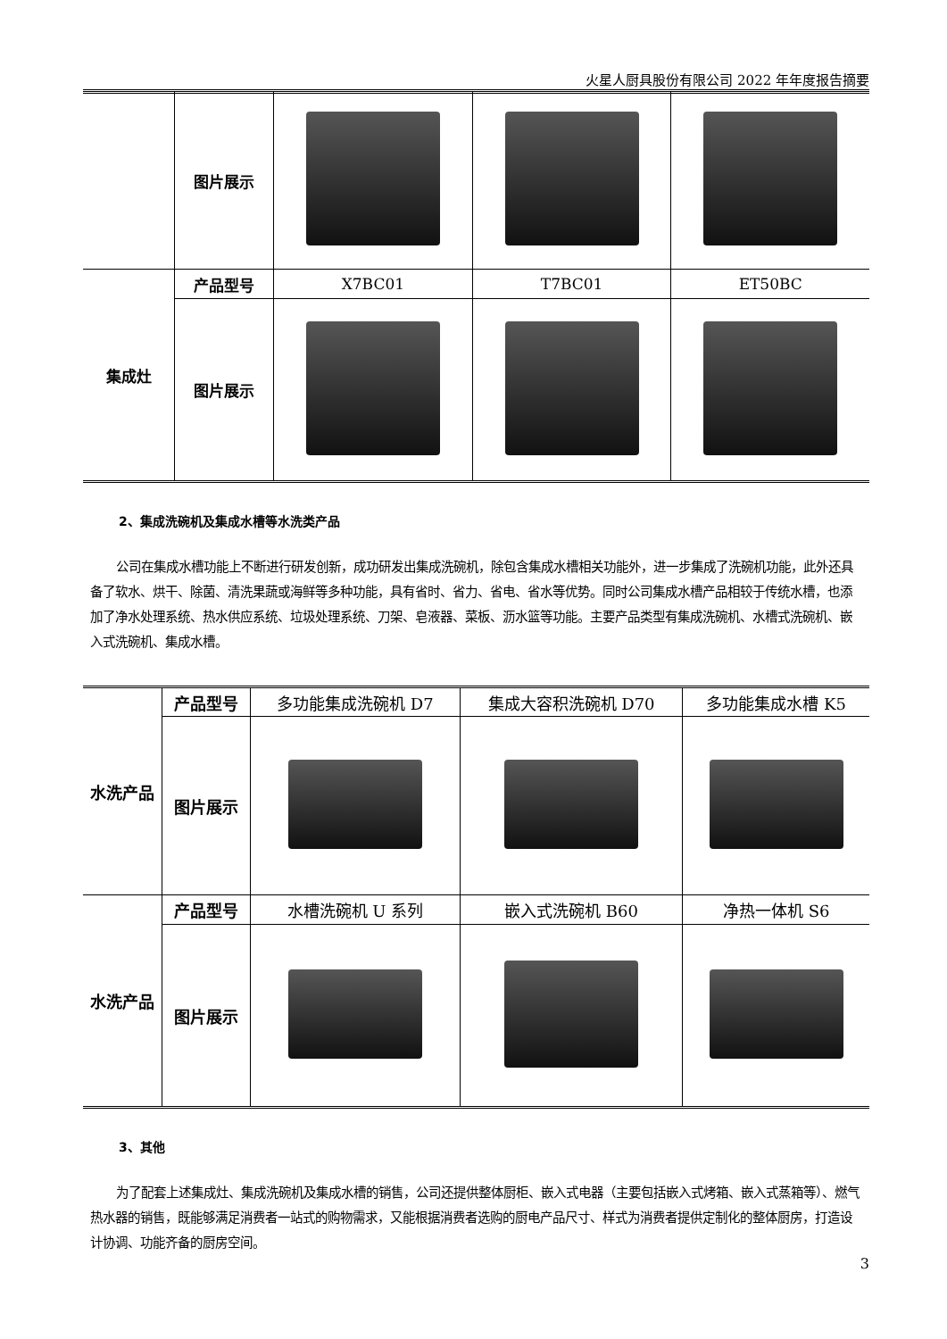火星人厨具股份有限公司 2022 年年度报告摘要
| | 图片展示 | | | |
| 集成灶 | 产品型号 | X7BC01 | T7BC01 | ET50BC |
| | 图片展示 | | | |
2、集成洗碗机及集成水槽等水洗类产品
公司在集成水槽功能上不断进行研发创新，成功研发出集成洗碗机，除包含集成水槽相关功能外，进一步集成了洗碗机功能，此外还具备了软水、烘干、除菌、清洗果蔬或海鲜等多种功能，具有省时、省力、省电、省水等优势。同时公司集成水槽产品相较于传统水槽，也添加了净水处理系统、热水供应系统、垃圾处理系统、刀架、皂液器、菜板、沥水篮等功能。主要产品类型有集成洗碗机、水槽式洗碗机、嵌入式洗碗机、集成水槽。
| 水洗产品 | 产品型号 | 多功能集成洗碗机 D7 | 集成大容积洗碗机 D70 | 多功能集成水槽 K5 |
| | 图片展示 | | | |
| 水洗产品 | 产品型号 | 水槽洗碗机 U 系列 | 嵌入式洗碗机 B60 | 净热一体机 S6 |
| | 图片展示 | | | |
3、其他
为了配套上述集成灶、集成洗碗机及集成水槽的销售，公司还提供整体厨柜、嵌入式电器（主要包括嵌入式烤箱、嵌入式蒸箱等）、燃气热水器的销售，既能够满足消费者一站式的购物需求，又能根据消费者选购的厨电产品尺寸、样式为消费者提供定制化的整体厨房，打造设计协调、功能齐备的厨房空间。
3